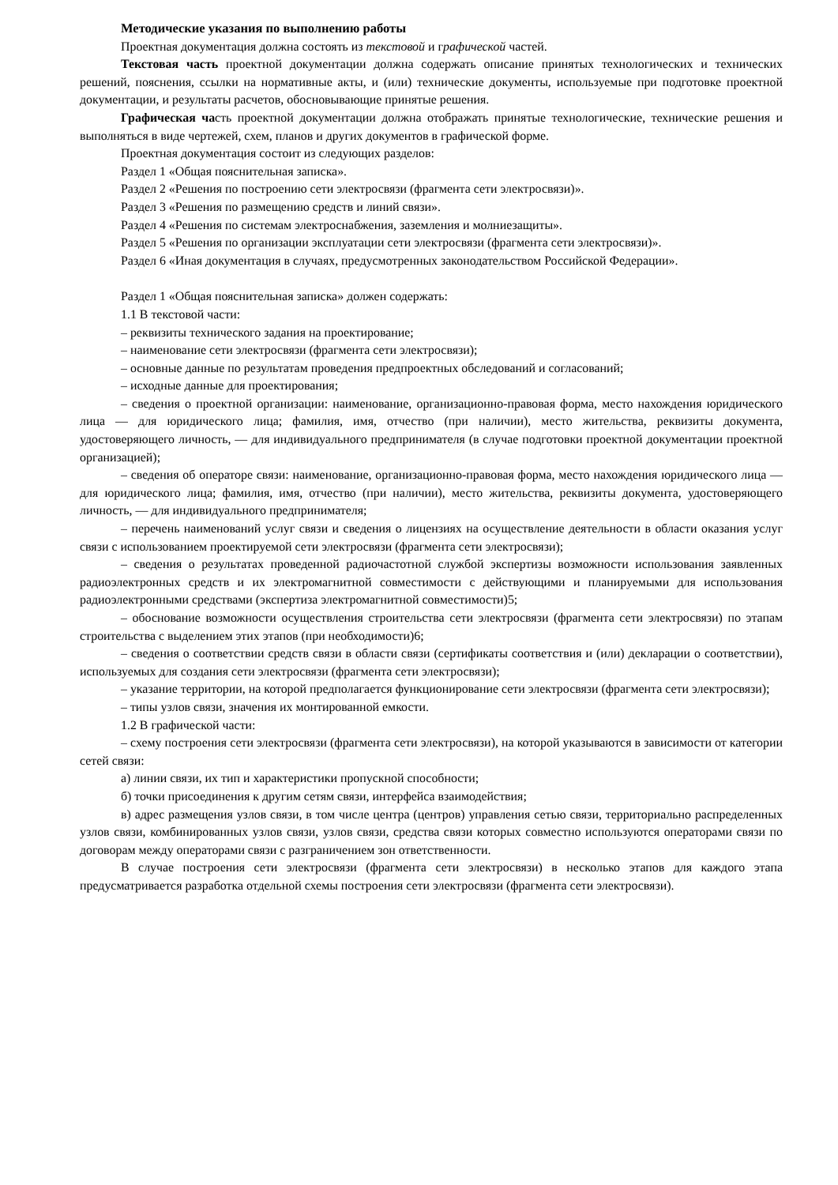Методические указания по выполнению работы
Проектная документация должна состоять из текстовой и графической частей.
Текстовая часть проектной документации должна содержать описание принятых технологических и технических решений, пояснения, ссылки на нормативные акты, и (или) технические документы, используемые при подготовке проектной документации, и результаты расчетов, обосновывающие принятые решения.
Графическая часть проектной документации должна отображать принятые технологические, технические решения и выполняться в виде чертежей, схем, планов и других документов в графической форме.
Проектная документация состоит из следующих разделов:
Раздел 1 «Общая пояснительная записка».
Раздел 2 «Решения по построению сети электросвязи (фрагмента сети электросвязи)».
Раздел 3 «Решения по размещению средств и линий связи».
Раздел 4 «Решения по системам электроснабжения, заземления и молниезащиты».
Раздел 5 «Решения по организации эксплуатации сети электросвязи (фрагмента сети электросвязи)».
Раздел 6 «Иная документация в случаях, предусмотренных законодательством Российской Федерации».
Раздел 1 «Общая пояснительная записка» должен содержать:
1.1 В текстовой части:
– реквизиты технического задания на проектирование;
– наименование сети электросвязи (фрагмента сети электросвязи);
– основные данные по результатам проведения предпроектных обследований и согласований;
– исходные данные для проектирования;
– сведения о проектной организации: наименование, организационно-правовая форма, место нахождения юридического лица — для юридического лица; фамилия, имя, отчество (при наличии), место жительства, реквизиты документа, удостоверяющего личность, — для индивидуального предпринимателя (в случае подготовки проектной документации проектной организацией);
– сведения об операторе связи: наименование, организационно-правовая форма, место нахождения юридического лица — для юридического лица; фамилия, имя, отчество (при наличии), место жительства, реквизиты документа, удостоверяющего личность, — для индивидуального предпринимателя;
– перечень наименований услуг связи и сведения о лицензиях на осуществление деятельности в области оказания услуг связи с использованием проектируемой сети электросвязи (фрагмента сети электросвязи);
– сведения о результатах проведенной радиочастотной службой экспертизы возможности использования заявленных радиоэлектронных средств и их электромагнитной совместимости с действующими и планируемыми для использования радиоэлектронными средствами (экспертиза электромагнитной совместимости)5;
– обоснование возможности осуществления строительства сети электросвязи (фрагмента сети электросвязи) по этапам строительства с выделением этих этапов (при необходимости)6;
– сведения о соответствии средств связи в области связи (сертификаты соответствия и (или) декларации о соответствии), используемых для создания сети электросвязи (фрагмента сети электросвязи);
– указание территории, на которой предполагается функционирование сети электросвязи (фрагмента сети электросвязи);
– типы узлов связи, значения их монтированной емкости.
1.2 В графической части:
– схему построения сети электросвязи (фрагмента сети электросвязи), на которой указываются в зависимости от категории сетей связи:
а) линии связи, их тип и характеристики пропускной способности;
б) точки присоединения к другим сетям связи, интерфейса взаимодействия;
в) адрес размещения узлов связи, в том числе центра (центров) управления сетью связи, территориально распределенных узлов связи, комбинированных узлов связи, узлов связи, средства связи которых совместно используются операторами связи по договорам между операторами связи с разграничением зон ответственности.
В случае построения сети электросвязи (фрагмента сети электросвязи) в несколько этапов для каждого этапа предусматривается разработка отдельной схемы построения сети электросвязи (фрагмента сети электросвязи).